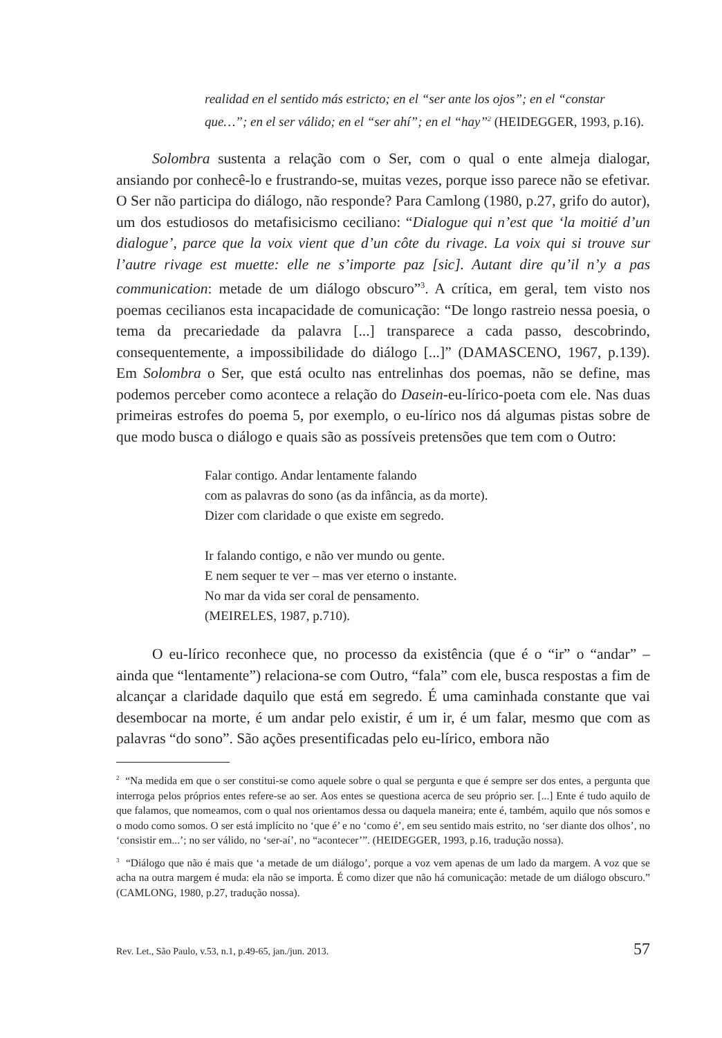realidad en el sentido más estricto; en el “ser ante los ojos”; en el “constar que…”; en el ser válido; en el “ser ahí”; en el “hay”<sup>2</sup> (HEIDEGGER, 1993, p.16).
Solombra sustenta a relação com o Ser, com o qual o ente almeja dialogar, ansiando por conhecê-lo e frustrando-se, muitas vezes, porque isso parece não se efetivar. O Ser não participa do diálogo, não responde? Para Camlong (1980, p.27, grifo do autor), um dos estudiosos do metafisicismo ceciliano: “Dialogue qui n’est que ‘la moitié d’un dialogue’, parce que la voix vient que d’un côte du rivage. La voix qui si trouve sur l’autre rivage est muette: elle ne s’importe paz [sic]. Autant dire qu’il n’y a pas communication: metade de um diálogo obscuro”<sup>3</sup>. A crítica, em geral, tem visto nos poemas cecilianos esta incapacidade de comunicação: “De longo rastreio nessa poesia, o tema da precariedade da palavra [...] transparece a cada passo, descobrindo, consequentemente, a impossibilidade do diálogo [...]” (DAMASCENO, 1967, p.139). Em Solombra o Ser, que está oculto nas entrelinhas dos poemas, não se define, mas podemos perceber como acontece a relação do Dasein-eu-lírico-poeta com ele. Nas duas primeiras estrofes do poema 5, por exemplo, o eu-lírico nos dá algumas pistas sobre de que modo busca o diálogo e quais são as possíveis pretensões que tem com o Outro:
Falar contigo. Andar lentamente falando
com as palavras do sono (as da infância, as da morte).
Dizer com claridade o que existe em segredo.
Ir falando contigo, e não ver mundo ou gente.
E nem sequer te ver – mas ver eterno o instante.
No mar da vida ser coral de pensamento.
(MEIRELES, 1987, p.710).
O eu-lírico reconhece que, no processo da existência (que é o “ir” o “andar” – ainda que “lentamente”) relaciona-se com Outro, “fala” com ele, busca respostas a fim de alcançar a claridade daquilo que está em segredo. É uma caminhada constante que vai desembocar na morte, é um andar pelo existir, é um ir, é um falar, mesmo que com as palavras “do sono”. São ações presentificadas pelo eu-lírico, embora não
<sup>2</sup> “Na medida em que o ser constitui-se como aquele sobre o qual se pergunta e que é sempre ser dos entes, a pergunta que interroga pelos próprios entes refere-se ao ser. Aos entes se questiona acerca de seu próprio ser. [...] Ente é tudo aquilo de que falamos, que nomeamos, com o qual nos orientamos dessa ou daquela maneira; ente é, também, aquilo que nós somos e o modo como somos. O ser está implícito no ‘que é’ e no ‘como é’, em seu sentido mais estrito, no ‘ser diante dos olhos’, no ‘consistir em...’; no ser válido, no ‘ser-aí’, no “acontecer’”. (HEIDEGGER, 1993, p.16, tradução nossa).
<sup>3</sup> “Diálogo que não é mais que ‘a metade de um diálogo’, porque a voz vem apenas de um lado da margem. A voz que se acha na outra margem é muda: ela não se importa. É como dizer que não há comunicação: metade de um diálogo obscuro.” (CAMLONG, 1980, p.27, tradução nossa).
Rev. Let., São Paulo, v.53, n.1, p.49-65, jan./jun. 2013. 57